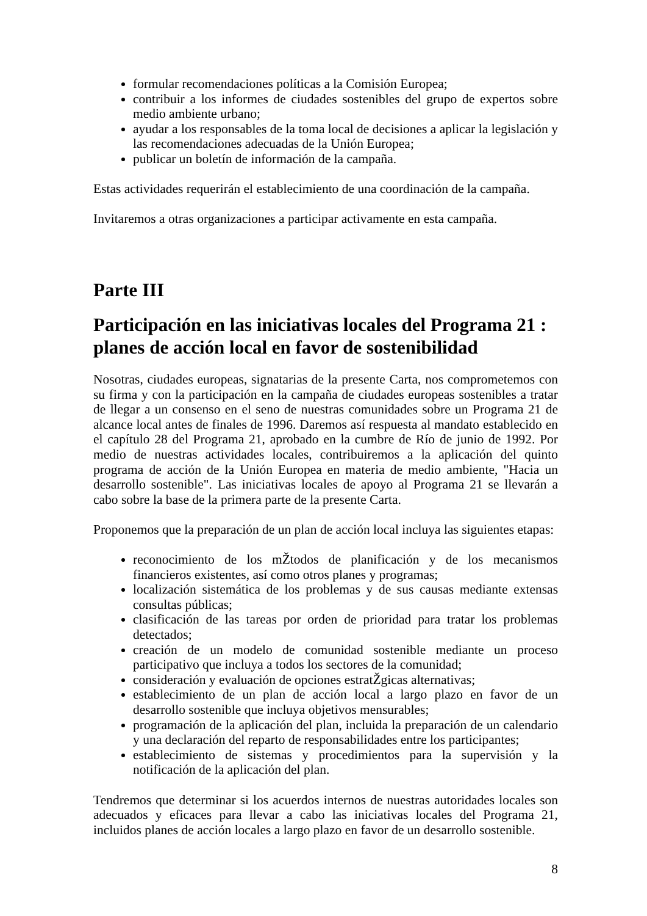formular recomendaciones políticas a la Comisión Europea;
contribuir a los informes de ciudades sostenibles del grupo de expertos sobre medio ambiente urbano;
ayudar a los responsables de la toma local de decisiones a aplicar la legislación y las recomendaciones adecuadas de la Unión Europea;
publicar un boletín de información de la campaña.
Estas actividades requerirán el establecimiento de una coordinación de la campaña.
Invitaremos a otras organizaciones a participar activamente en esta campaña.
Parte III
Participación en las iniciativas locales del Programa 21 : planes de acción local en favor de sostenibilidad
Nosotras, ciudades europeas, signatarias de la presente Carta, nos comprometemos con su firma y con la participación en la campaña de ciudades europeas sostenibles a tratar de llegar a un consenso en el seno de nuestras comunidades sobre un Programa 21 de alcance local antes de finales de 1996. Daremos así respuesta al mandato establecido en el capítulo 28 del Programa 21, aprobado en la cumbre de Río de junio de 1992. Por medio de nuestras actividades locales, contribuiremos a la aplicación del quinto programa de acción de la Unión Europea en materia de medio ambiente, "Hacia un desarrollo sostenible". Las iniciativas locales de apoyo al Programa 21 se llevarán a cabo sobre la base de la primera parte de la presente Carta.
Proponemos que la preparación de un plan de acción local incluya las siguientes etapas:
reconocimiento de los mŽtodos de planificación y de los mecanismos financieros existentes, así como otros planes y programas;
localización sistemática de los problemas y de sus causas mediante extensas consultas públicas;
clasificación de las tareas por orden de prioridad para tratar los problemas detectados;
creación de un modelo de comunidad sostenible mediante un proceso participativo que incluya a todos los sectores de la comunidad;
consideración y evaluación de opciones estratŽgicas alternativas;
establecimiento de un plan de acción local a largo plazo en favor de un desarrollo sostenible que incluya objetivos mensurables;
programación de la aplicación del plan, incluida la preparación de un calendario y una declaración del reparto de responsabilidades entre los participantes;
establecimiento de sistemas y procedimientos para la supervisión y la notificación de la aplicación del plan.
Tendremos que determinar si los acuerdos internos de nuestras autoridades locales son adecuados y eficaces para llevar a cabo las iniciativas locales del Programa 21, incluidos planes de acción locales a largo plazo en favor de un desarrollo sostenible.
8